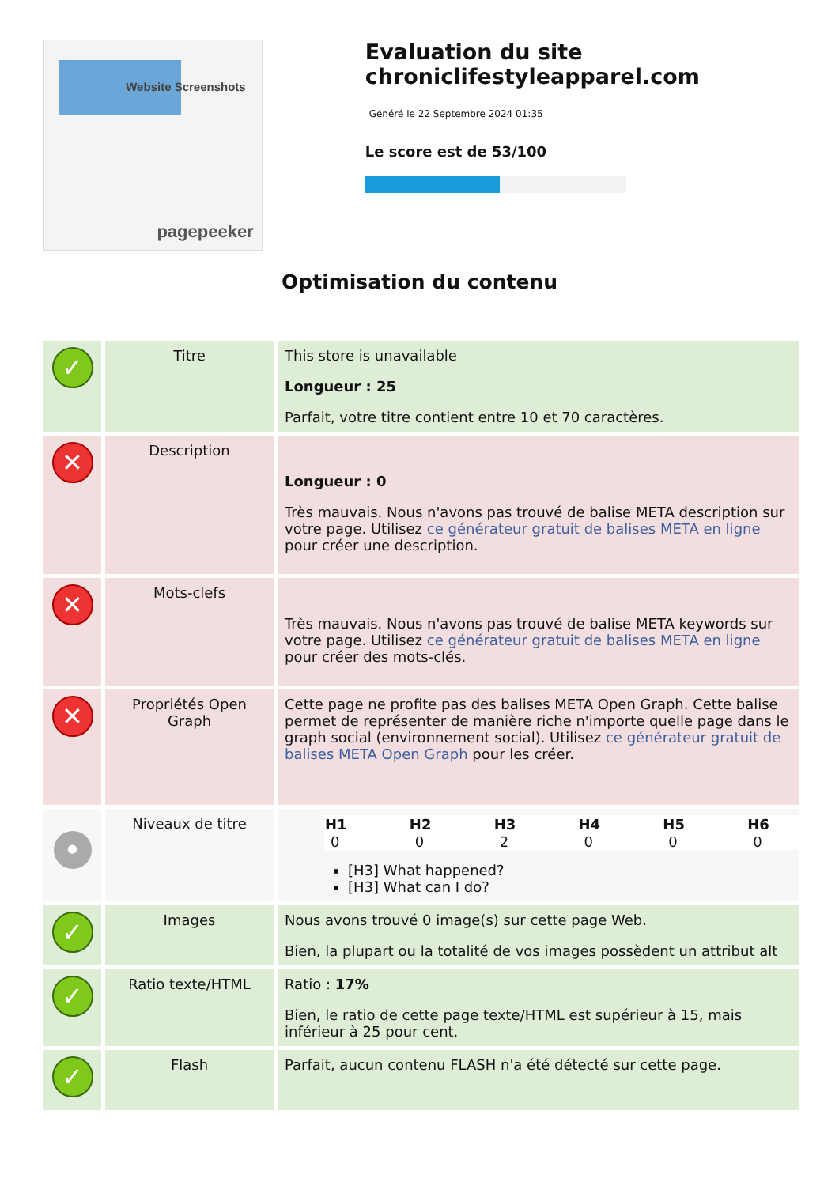Website Screenshots
pagepeeker
Evaluation du site chroniclifestyleapparel.com
Généré le 22 Septembre 2024 01:35
Le score est de 53/100
Optimisation du contenu
| ✓ | Titre | This store is unavailable Longueur : 25 Parfait, votre titre contient entre 10 et 70 caractères. |
| ✕ | Description | Longueur : 0 Très mauvais. Nous n'avons pas trouvé de balise META description sur votre page. Utilisez ce générateur gratuit de balises META en ligne pour créer une description. |
| ✕ | Mots-clefs | Très mauvais. Nous n'avons pas trouvé de balise META keywords sur votre page. Utilisez ce générateur gratuit de balises META en ligne pour créer des mots-clés. |
| ✕ | Propriétés Open Graph | Cette page ne profite pas des balises META Open Graph. Cette balise permet de représenter de manière riche n'importe quelle page dans le graph social (environnement social). Utilisez ce générateur gratuit de balises META Open Graph pour les créer. |
| • | Niveaux de titre | / H1 / H2 / H3 / H4 / H5 / H6 / / --- / --- / --- / --- / --- / --- / / 0 / 0 / 2 / 0 / 0 / 0 / [H3] What happened? [H3] What can I do? |
| ✓ | Images | Nous avons trouvé 0 image(s) sur cette page Web. Bien, la plupart ou la totalité de vos images possèdent un attribut alt |
| ✓ | Ratio texte/HTML | Ratio : 17% Bien, le ratio de cette page texte/HTML est supérieur à 15, mais inférieur à 25 pour cent. |
| ✓ | Flash | Parfait, aucun contenu FLASH n'a été détecté sur cette page. |